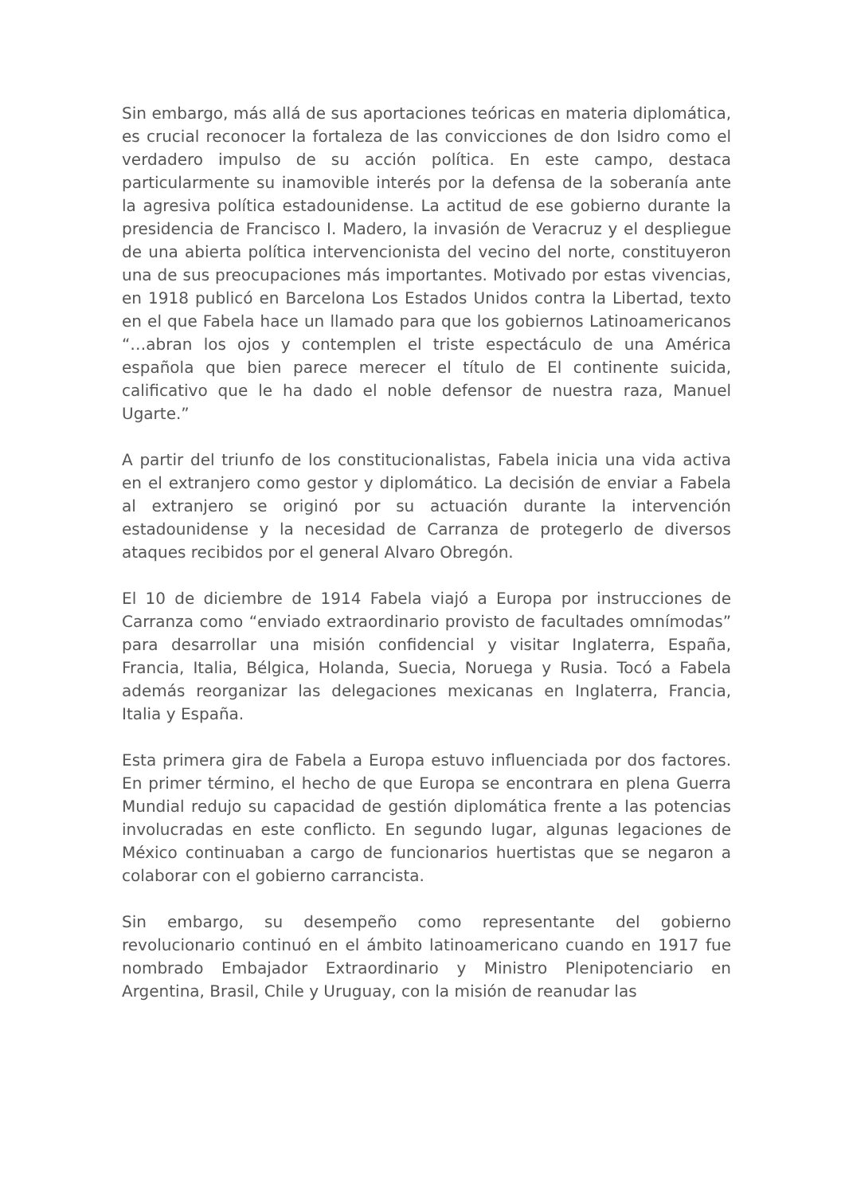Sin embargo, más allá de sus aportaciones teóricas en materia diplomática, es crucial reconocer la fortaleza de las convicciones de don Isidro como el verdadero impulso de su acción política. En este campo, destaca particularmente su inamovible interés por la defensa de la soberanía ante la agresiva política estadounidense. La actitud de ese gobierno durante la presidencia de Francisco I. Madero, la invasión de Veracruz y el despliegue de una abierta política intervencionista del vecino del norte, constituyeron una de sus preocupaciones más importantes. Motivado por estas vivencias, en 1918 publicó en Barcelona Los Estados Unidos contra la Libertad, texto en el que Fabela hace un llamado para que los gobiernos Latinoamericanos “…abran los ojos y contemplen el triste espectáculo de una América española que bien parece merecer el título de El continente suicida, calificativo que le ha dado el noble defensor de nuestra raza, Manuel Ugarte.”
A partir del triunfo de los constitucionalistas, Fabela inicia una vida activa en el extranjero como gestor y diplomático. La decisión de enviar a Fabela al extranjero se originó por su actuación durante la intervención estadounidense y la necesidad de Carranza de protegerlo de diversos ataques recibidos por el general Alvaro Obregón.
El 10 de diciembre de 1914 Fabela viajó a Europa por instrucciones de Carranza como “enviado extraordinario provisto de facultades omnímodas” para desarrollar una misión confidencial y visitar Inglaterra, España, Francia, Italia, Bélgica, Holanda, Suecia, Noruega y Rusia. Tocó a Fabela además reorganizar las delegaciones mexicanas en Inglaterra, Francia, Italia y España.
Esta primera gira de Fabela a Europa estuvo influenciada por dos factores. En primer término, el hecho de que Europa se encontrara en plena Guerra Mundial redujo su capacidad de gestión diplomática frente a las potencias involucradas en este conflicto. En segundo lugar, algunas legaciones de México continuaban a cargo de funcionarios huertistas que se negaron a colaborar con el gobierno carrancista.
Sin embargo, su desempeño como representante del gobierno revolucionario continuó en el ámbito latinoamericano cuando en 1917 fue nombrado Embajador Extraordinario y Ministro Plenipotenciario en Argentina, Brasil, Chile y Uruguay, con la misión de reanudar las